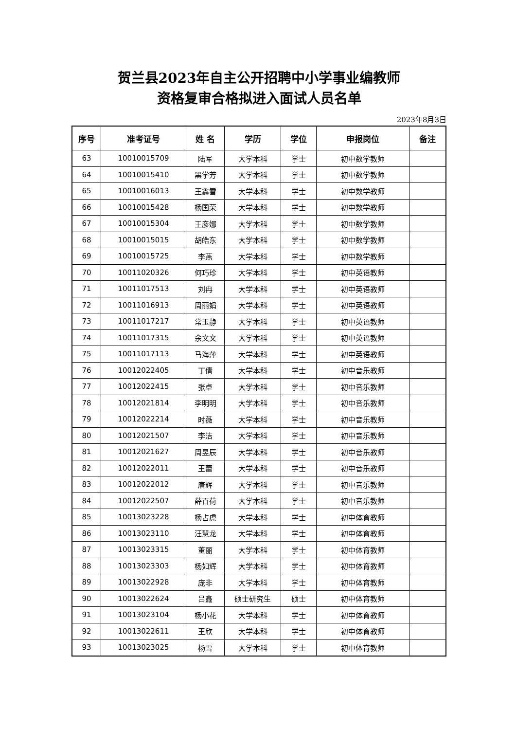贺兰县2023年自主公开招聘中小学事业编教师
资格复审合格拟进入面试人员名单
2023年8月3日
| 序号 | 准考证号 | 姓 名 | 学历 | 学位 | 申报岗位 | 备注 |
| --- | --- | --- | --- | --- | --- | --- |
| 63 | 10010015709 | 陆军 | 大学本科 | 学士 | 初中数学教师 | |
| 64 | 10010015410 | 黑学芳 | 大学本科 | 学士 | 初中数学教师 | |
| 65 | 10010016013 | 王鑫雪 | 大学本科 | 学士 | 初中数学教师 | |
| 66 | 10010015428 | 杨国荣 | 大学本科 | 学士 | 初中数学教师 | |
| 67 | 10010015304 | 王彦娜 | 大学本科 | 学士 | 初中数学教师 | |
| 68 | 10010015015 | 胡皓东 | 大学本科 | 学士 | 初中数学教师 | |
| 69 | 10010015725 | 李燕 | 大学本科 | 学士 | 初中数学教师 | |
| 70 | 10011020326 | 何巧珍 | 大学本科 | 学士 | 初中英语教师 | |
| 71 | 10011017513 | 刘冉 | 大学本科 | 学士 | 初中英语教师 | |
| 72 | 10011016913 | 周丽娟 | 大学本科 | 学士 | 初中英语教师 | |
| 73 | 10011017217 | 常玉静 | 大学本科 | 学士 | 初中英语教师 | |
| 74 | 10011017315 | 余文文 | 大学本科 | 学士 | 初中英语教师 | |
| 75 | 10011017113 | 马海萍 | 大学本科 | 学士 | 初中英语教师 | |
| 76 | 10012022405 | 丁倩 | 大学本科 | 学士 | 初中音乐教师 | |
| 77 | 10012022415 | 张卓 | 大学本科 | 学士 | 初中音乐教师 | |
| 78 | 10012021814 | 李明明 | 大学本科 | 学士 | 初中音乐教师 | |
| 79 | 10012022214 | 时薇 | 大学本科 | 学士 | 初中音乐教师 | |
| 80 | 10012021507 | 李洁 | 大学本科 | 学士 | 初中音乐教师 | |
| 81 | 10012021627 | 周昱辰 | 大学本科 | 学士 | 初中音乐教师 | |
| 82 | 10012022011 | 王蕾 | 大学本科 | 学士 | 初中音乐教师 | |
| 83 | 10012022012 | 唐辉 | 大学本科 | 学士 | 初中音乐教师 | |
| 84 | 10012022507 | 薛百荷 | 大学本科 | 学士 | 初中音乐教师 | |
| 85 | 10013023228 | 杨占虎 | 大学本科 | 学士 | 初中体育教师 | |
| 86 | 10013023110 | 汪慧龙 | 大学本科 | 学士 | 初中体育教师 | |
| 87 | 10013023315 | 董丽 | 大学本科 | 学士 | 初中体育教师 | |
| 88 | 10013023303 | 杨如辉 | 大学本科 | 学士 | 初中体育教师 | |
| 89 | 10013022928 | 庞非 | 大学本科 | 学士 | 初中体育教师 | |
| 90 | 10013022624 | 吕鑫 | 硕士研究生 | 硕士 | 初中体育教师 | |
| 91 | 10013023104 | 杨小花 | 大学本科 | 学士 | 初中体育教师 | |
| 92 | 10013022611 | 王欣 | 大学本科 | 学士 | 初中体育教师 | |
| 93 | 10013023025 | 杨雪 | 大学本科 | 学士 | 初中体育教师 | |